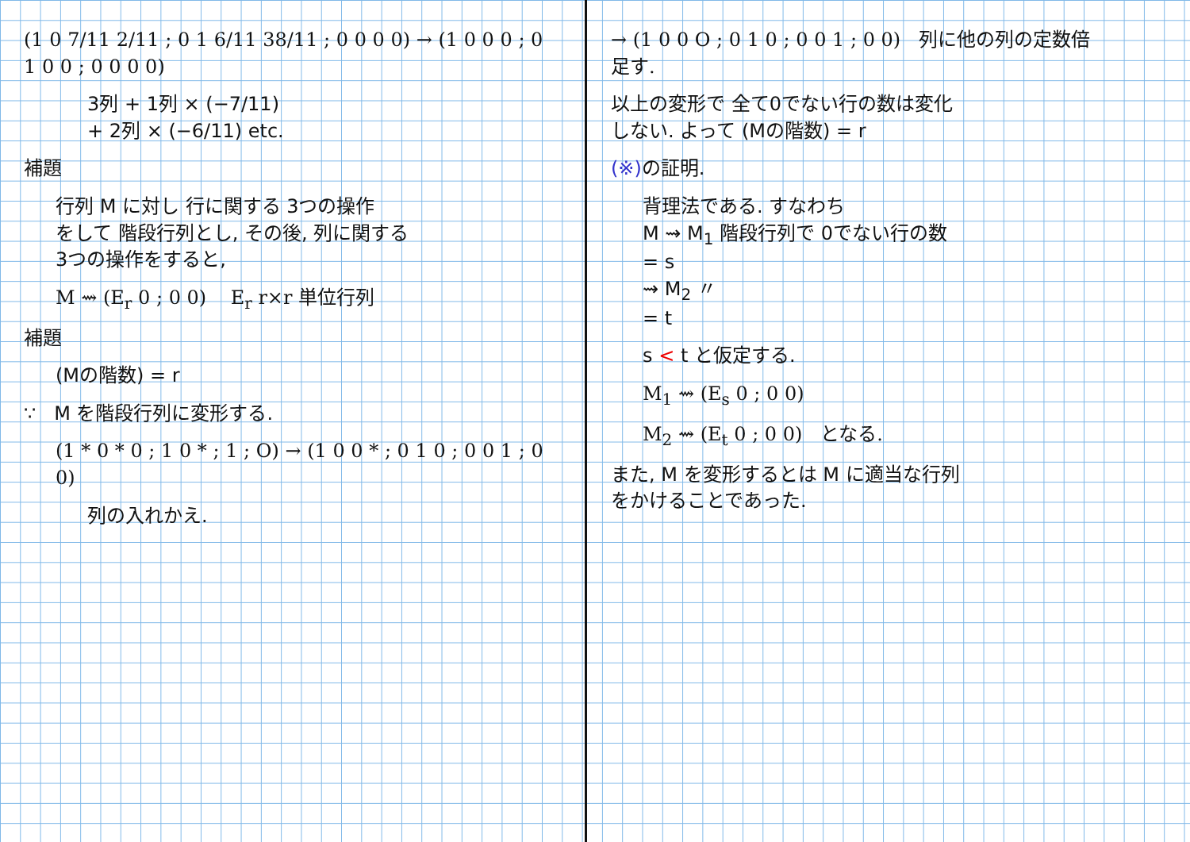(1 0 7/11 2/11 ; 0 1 6/11 38/11 ; 0 0 0 0) → (1 0 0 0 ; 0 1 0 0 ; 0 0 0 0)
3列 + 1列 × (−7/11)
+ 2列 × (−6/11) etc.
補題
行列 M に対し 行に関する 3つの操作
をして 階段行列とし, その後, 列に関する
3つの操作をすると,
M ⇝ (E<sub>r</sub> 0 ; 0 0) E<sub>r</sub> r×r 単位行列
補題
(Mの階数) = r
∵ M を階段行列に変形する.
(1 * 0 * 0 ; 1 0 * ; 1 ; O) → (1 0 0 * ; 0 1 0 ; 0 0 1 ; 0 0)
列の入れかえ.
→ (1 0 0 O ; 0 1 0 ; 0 0 1 ; 0 0) 列に他の列の定数倍
足す.
以上の変形で 全て0でない行の数は変化
しない. よって (Mの階数) = r
(※) の証明.
背理法である. すなわち
M ⇝ M<sub>1</sub> 階段行列で 0でない行の数
= s
⇝ M<sub>2</sub> 〃
= t
s < t と仮定する.
M<sub>1</sub> ⇝ (E<sub>s</sub> 0 ; 0 0)
M<sub>2</sub> ⇝ (E<sub>t</sub> 0 ; 0 0) となる.
また, M を変形するとは M に適当な行列
をかけることであった.